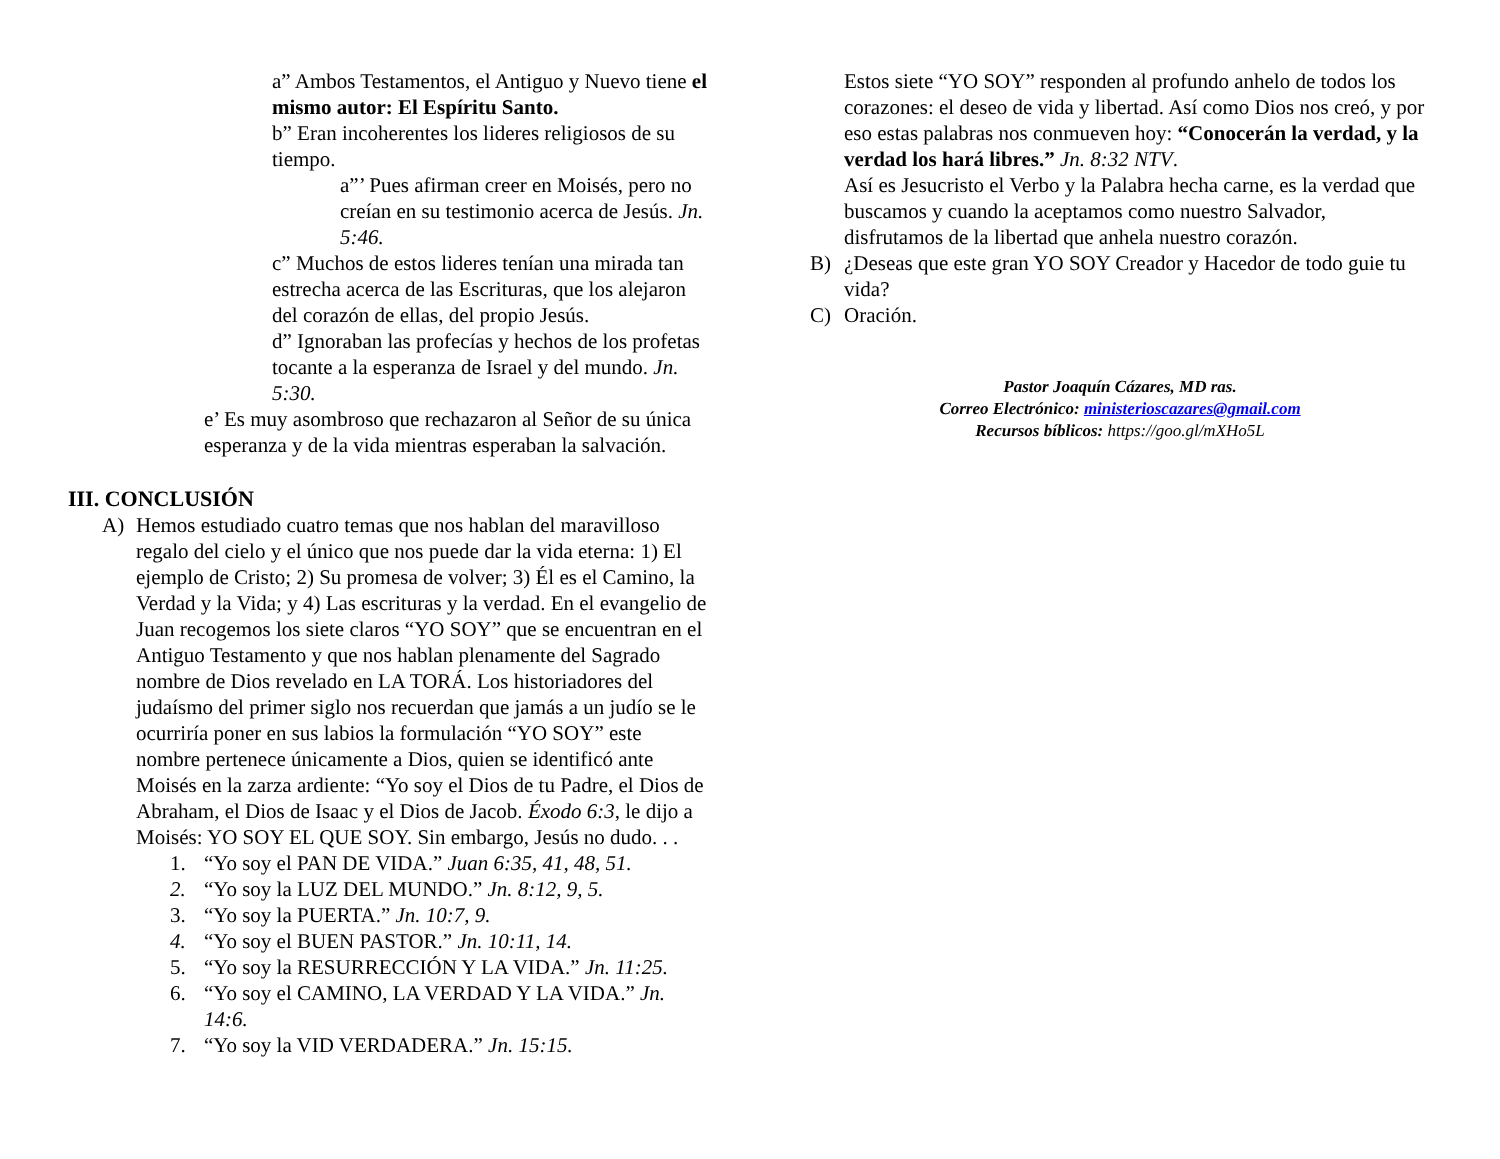a” Ambos Testamentos, el Antiguo y Nuevo tiene el mismo autor: El Espíritu Santo.
b” Eran incoherentes los lideres religiosos de su tiempo.
a”’ Pues afirman creer en Moisés, pero no creían en su testimonio acerca de Jesús. Jn. 5:46.
c” Muchos de estos lideres tenían una mirada tan estrecha acerca de las Escrituras, que los alejaron del corazón de ellas, del propio Jesús.
d” Ignoraban las profecías y hechos de los profetas tocante a la esperanza de Israel y del mundo. Jn. 5:30.
e’ Es muy asombroso que rechazaron al Señor de su única esperanza y de la vida mientras esperaban la salvación.
III. CONCLUSIÓN
A) Hemos estudiado cuatro temas que nos hablan del maravilloso regalo del cielo y el único que nos puede dar la vida eterna: 1) El ejemplo de Cristo; 2) Su promesa de volver; 3) Él es el Camino, la Verdad y la Vida; y 4) Las escrituras y la verdad. En el evangelio de Juan recogemos los siete claros “YO SOY” que se encuentran en el Antiguo Testamento y que nos hablan plenamente del Sagrado nombre de Dios revelado en LA TORÁ. Los historiadores del judaísmo del primer siglo nos recuerdan que jamás a un judío se le ocurriría poner en sus labios la formulación “YO SOY” este nombre pertenece únicamente a Dios, quien se identificó ante Moisés en la zarza ardiente: “Yo soy el Dios de tu Padre, el Dios de Abraham, el Dios de Isaac y el Dios de Jacob. Éxodo 6:3, le dijo a Moisés: YO SOY EL QUE SOY. Sin embargo, Jesús no dudo. . .
1. “Yo soy el PAN DE VIDA.” Juan 6:35, 41, 48, 51.
2. “Yo soy la LUZ DEL MUNDO.” Jn. 8:12, 9, 5.
3. “Yo soy la PUERTA.” Jn. 10:7, 9.
4. “Yo soy el BUEN PASTOR.” Jn. 10:11, 14.
5. “Yo soy la RESURRECCIÓN Y LA VIDA.” Jn. 11:25.
6. “Yo soy el CAMINO, LA VERDAD Y LA VIDA.” Jn. 14:6.
7. “Yo soy la VID VERDADERA.” Jn. 15:15.
Estos siete “YO SOY” responden al profundo anhelo de todos los corazones: el deseo de vida y libertad. Así como Dios nos creó, y por eso estas palabras nos conmueven hoy: “Conocerán la verdad, y la verdad los hará libres.” Jn. 8:32 NTV.
Así es Jesucristo el Verbo y la Palabra hecha carne, es la verdad que buscamos y cuando la aceptamos como nuestro Salvador, disfrutamos de la libertad que anhela nuestro corazón.
B) ¿Deseas que este gran YO SOY Creador y Hacedor de todo guie tu vida?
C) Oración.
Pastor Joaquín Cázares, MD ras.
Correo Electrónico: ministerioscazares@gmail.com
Recursos bíblicos: https://goo.gl/mXHo5L